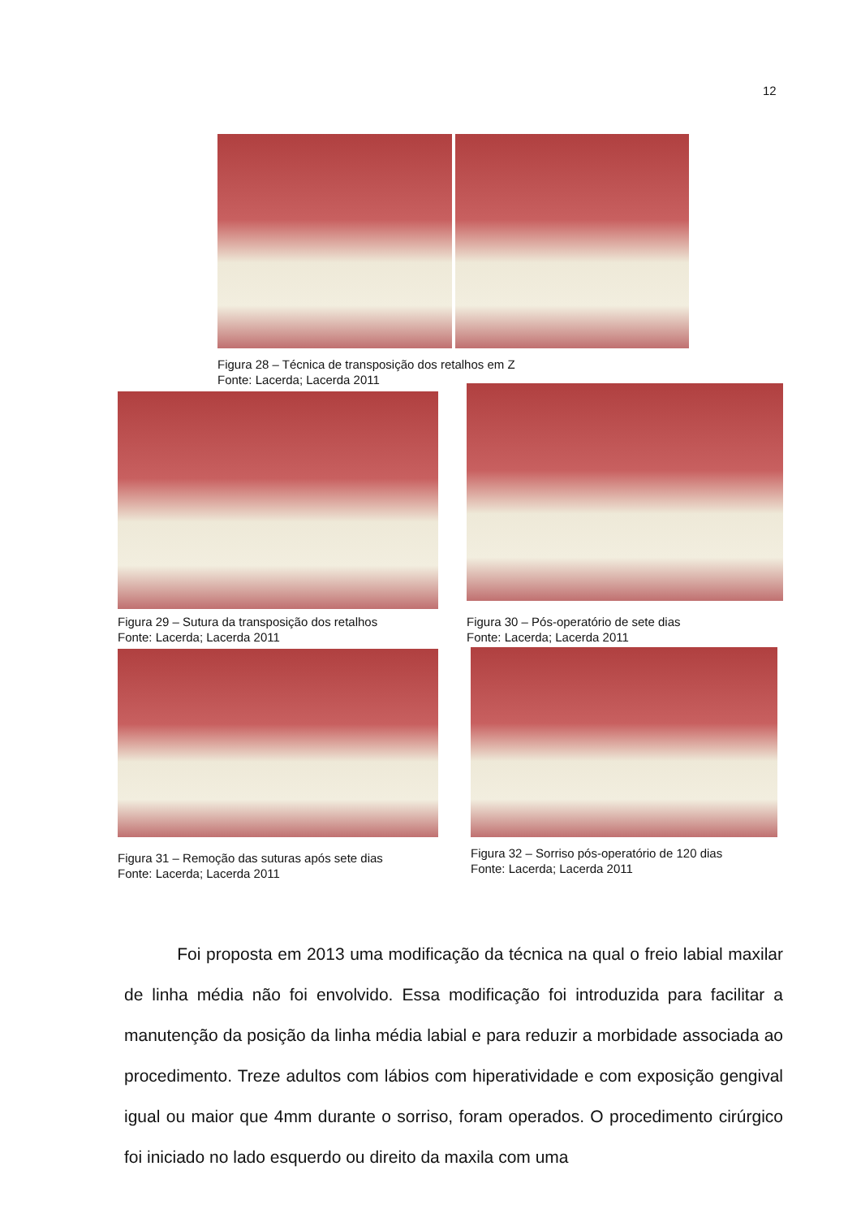12
Figura 28 – Técnica de transposição dos retalhos em Z
Fonte: Lacerda; Lacerda 2011
Figura 29 – Sutura da transposição dos retalhos
Fonte: Lacerda; Lacerda 2011
Figura 30 – Pós-operatório de sete dias
Fonte: Lacerda; Lacerda 2011
Figura 31 – Remoção das suturas após sete dias
Fonte: Lacerda; Lacerda 2011
Figura 32 – Sorriso pós-operatório de 120 dias
Fonte: Lacerda; Lacerda 2011
Foi proposta em 2013 uma modificação da técnica na qual o freio labial maxilar de linha média não foi envolvido. Essa modificação foi introduzida para facilitar a manutenção da posição da linha média labial e para reduzir a morbidade associada ao procedimento. Treze adultos com lábios com hiperatividade e com exposição gengival igual ou maior que 4mm durante o sorriso, foram operados. O procedimento cirúrgico foi iniciado no lado esquerdo ou direito da maxila com uma